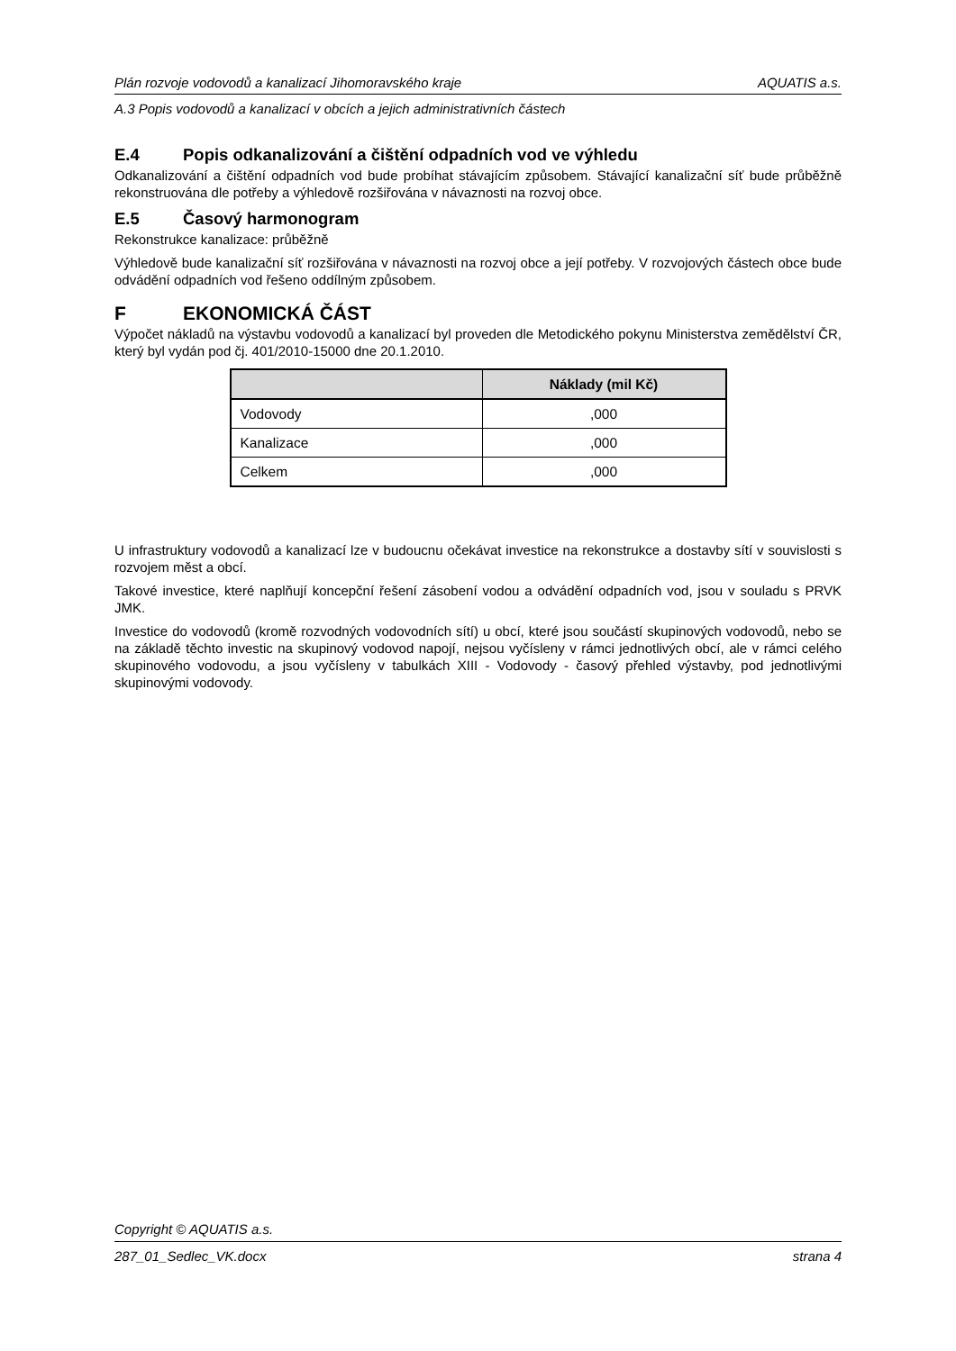Plán rozvoje vodovodů a kanalizací Jihomoravského kraje AQUATIS a.s.
A.3 Popis vodovodů a kanalizací v obcích a jejich administrativních částech
E.4 Popis odkanalizování a čištění odpadních vod ve výhledu
Odkanalizování a čištění odpadních vod bude probíhat stávajícím způsobem. Stávající kanalizační síť bude průběžně rekonstruována dle potřeby a výhledově rozšiřována v návaznosti na rozvoj obce.
E.5 Časový harmonogram
Rekonstrukce kanalizace: průběžně
Výhledově bude kanalizační síť rozšiřována v návaznosti na rozvoj obce a její potřeby. V rozvojových částech obce bude odvádění odpadních vod řešeno oddílným způsobem.
F EKONOMICKÁ ČÁST
Výpočet nákladů na výstavbu vodovodů a kanalizací byl proveden dle Metodického pokynu Ministerstva zemědělství ČR, který byl vydán pod čj. 401/2010-15000 dne 20.1.2010.
| | Náklady (mil Kč) |
| --- | --- |
| Vodovody | ,000 |
| Kanalizace | ,000 |
| Celkem | ,000 |
U infrastruktury vodovodů a kanalizací lze v budoucnu očekávat investice na rekonstrukce a dostavby sítí v souvislosti s rozvojem měst a obcí.
Takové investice, které naplňují koncepční řešení zásobení vodou a odvádění odpadních vod, jsou v souladu s PRVK JMK.
Investice do vodovodů (kromě rozvodných vodovodních sítí) u obcí, které jsou součástí skupinových vodovodů, nebo se na základě těchto investic na skupinový vodovod napojí, nejsou vyčísleny v rámci jednotlivých obcí, ale v rámci celého skupinového vodovodu, a jsou vyčísleny v tabulkách XIII - Vodovody - časový přehled výstavby, pod jednotlivými skupinovými vodovody.
Copyright © AQUATIS a.s.
287_01_Sedlec_VK.docx strana 4